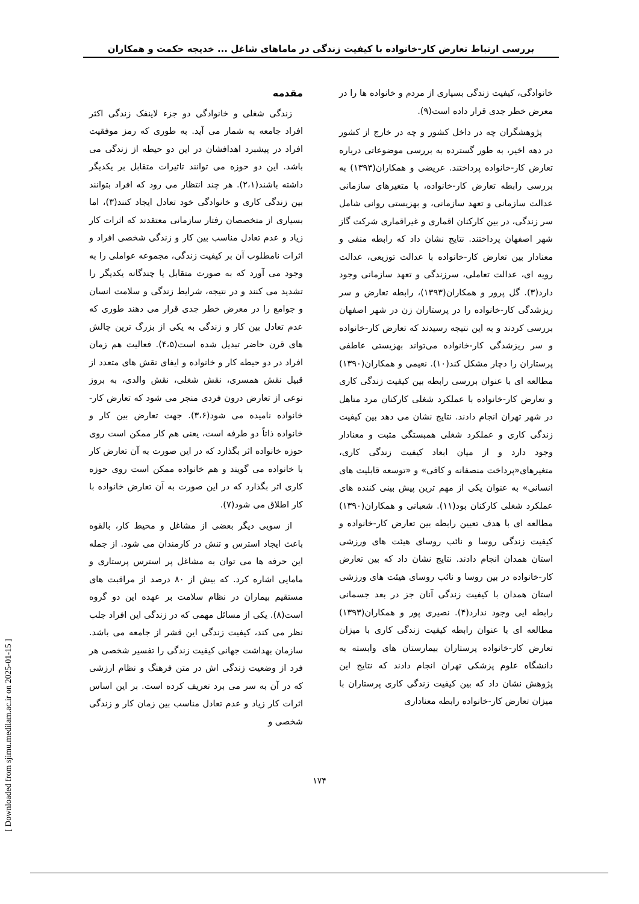بررسی ارتباط تعارض کار-خانواده با کیفیت زندگی در ماماهای شاغل ... خدیجه حکمت و همکاران
مقدمه
زندگی شغلی و خانوادگی دو جزء لاینفک زندگی اکثر افراد جامعه به شمار می آید. به طوری که رمز موفقیت افراد در پیشبرد اهدافشان در این دو حیطه از زندگی می باشد. این دو حوزه می توانند تاثیرات متقابل بر یکدیگر داشته باشند(۲،۱). هر چند انتظار می رود که افراد بتوانند بین زندگی کاری و خانوادگی خود تعادل ایجاد کنند(۳)، اما بسیاری از متخصصان رفتار سازمانی معتقدند که اثرات کار زیاد و عدم تعادل مناسب بین کار و زندگی شخصی افراد و اثرات نامطلوب آن بر کیفیت زندگی، مجموعه عواملی را به وجود می آورد که به صورت متقابل یا چندگانه یکدیگر را تشدید می کنند و در نتیجه، شرایط زندگی و سلامت انسان و جوامع را در معرض خطر جدی قرار می دهند طوری که عدم تعادل بین کار و زندگی به یکی از بزرگ ترین چالش های قرن حاضر تبدیل شده است(۴،۵). فعالیت هم زمان افراد در دو حیطه کار و خانواده و ایفای نقش های متعدد از قبیل نقش همسری، نقش شغلی، نقش والدی، به بروز نوعی از تعارض درون فردی منجر می شود که تعارض کار-خانواده نامیده می شود(۳،۶). جهت تعارض بین کار و خانواده ذاتاً دو طرفه است، یعنی هم کار ممکن است روی حوزه خانواده اثر بگذارد که در این صورت به آن تعارض کار با خانواده می گویند و هم خانواده ممکن است روی حوزه کاری اثر بگذارد که در این صورت به آن تعارض خانواده با کار اطلاق می شود(۷).
از سویی دیگر بعضی از مشاغل و محیط کار، بالقوه باعث ایجاد استرس و تنش در کارمندان می شود. از جمله این حرفه ها می توان به مشاغل پر استرس پرستاری و مامایی اشاره کرد. که بیش از ۸۰ درصد از مراقبت های مستقیم بیماران در نظام سلامت بر عهده این دو گروه است(۸). یکی از مسائل مهمی که در زندگی این افراد جلب نظر می کند، کیفیت زندگی این قشر از جامعه می باشد. سازمان بهداشت جهانی کیفیت زندگی را تفسیر شخصی هر فرد از وضعیت زندگی اش در متن فرهنگ و نظام ارزشی که در آن به سر می برد تعریف کرده است. بر این اساس اثرات کار زیاد و عدم تعادل مناسب بین زمان کار و زندگی شخصی و
خانوادگی، کیفیت زندگی بسیاری از مردم و خانواده ها را در معرض خطر جدی قرار داده است(۹).
پژوهشگران چه در داخل کشور و چه در خارج از کشور در دهه اخیر، به طور گسترده به بررسی موضوعاتی درباره تعارض کار-خانواده پرداختند. عریضی و همکاران(۱۳۹۳) به بررسی رابطه تعارض کار-خانواده، با متغیرهای سازمانی عدالت سازمانی و تعهد سازمانی، و بهزیستی روانی شامل سر زندگی، در بین کارکنان اقماری و غیراقماری شرکت گاز شهر اصفهان پرداختند. نتایج نشان داد که رابطه منفی و معنادار بین تعارض کار-خانواده با عدالت توزیعی، عدالت رویه ای، عدالت تعاملی، سرزندگی و تعهد سازمانی وجود دارد(۳). گل پرور و همکاران(۱۳۹۳)، رابطه تعارض و سر ریزشدگی کار-خانواده را در پرستاران زن در شهر اصفهان بررسی کردند و به این نتیجه رسیدند که تعارض کار-خانواده و سر ریزشدگی کار-خانواده می‌تواند بهزیستی عاطفی پرستاران را دچار مشکل کند(۱۰). نعیمی و همکاران(۱۳۹۰) مطالعه ای با عنوان بررسی رابطه بین کیفیت زندگی کاری و تعارض کار-خانواده با عملکرد شغلی کارکنان مرد متاهل در شهر تهران انجام دادند. نتایج نشان می دهد بین کیفیت زندگی کاری و عملکرد شغلی همبستگی مثبت و معنادار وجود دارد و از میان ابعاد کیفیت زندگی کاری، متغیرهای«پرداخت منصفانه و کافی» و «توسعه قابلیت های انسانی» به عنوان یکی از مهم ترین پیش بینی کننده های عملکرد شغلی کارکنان بود(۱۱). شعبانی و همکاران(۱۳۹۰) مطالعه ای با هدف تعیین رابطه بین تعارض کار-خانواده و کیفیت زندگی روسا و نائب روسای هیئت های ورزشی استان همدان انجام دادند. نتایج نشان داد که بین تعارض کار-خانواده در بین روسا و نائب روسای هیئت های ورزشی استان همدان با کیفیت زندگی آنان جز در بعد جسمانی رابطه ایی وجود ندارد(۴). نصیری پور و همکاران(۱۳۹۳) مطالعه ای با عنوان رابطه کیفیت زندگی کاری با میزان تعارض کار-خانواده پرستاران بیمارستان های وابسته به دانشگاه علوم پزشکی تهران انجام دادند که نتایج این پژوهش نشان داد که بین کیفیت زندگی کاری پرستاران با میزان تعارض کار-خانواده رابطه معناداری
۱۷۴
[ Downloaded from sjimu.medilam.ac.ir on 2025-01-15 ]